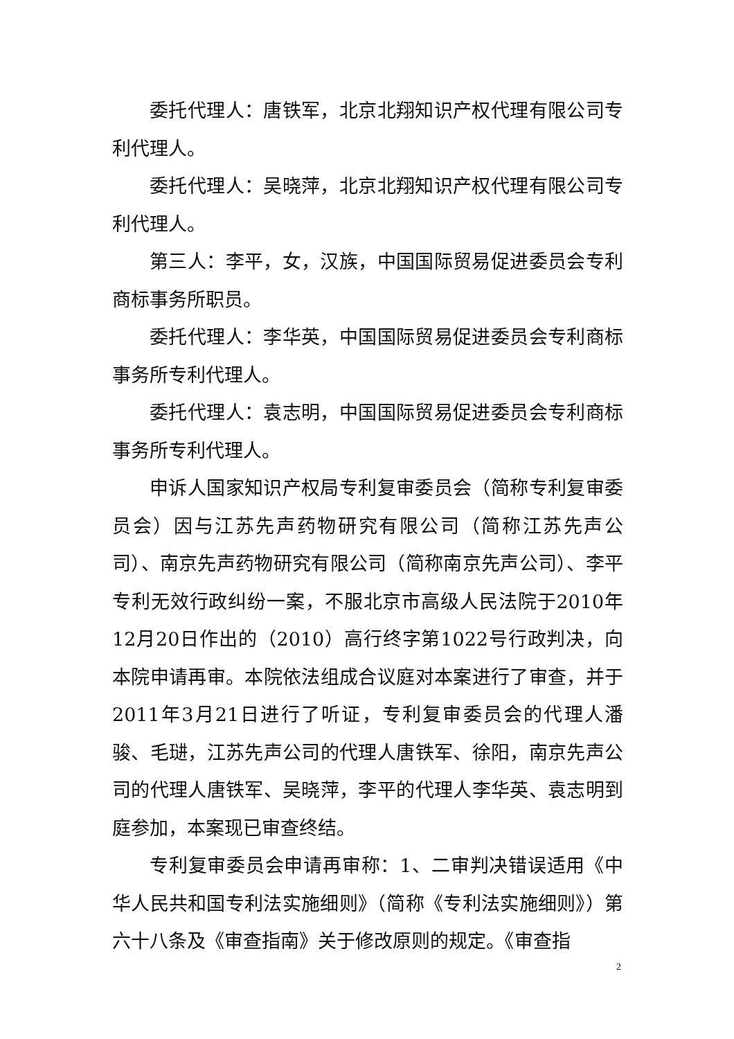委托代理人：唐铁军，北京北翔知识产权代理有限公司专利代理人。
委托代理人：吴晓萍，北京北翔知识产权代理有限公司专利代理人。
第三人：李平，女，汉族，中国国际贸易促进委员会专利商标事务所职员。
委托代理人：李华英，中国国际贸易促进委员会专利商标事务所专利代理人。
委托代理人：袁志明，中国国际贸易促进委员会专利商标事务所专利代理人。
申诉人国家知识产权局专利复审委员会（简称专利复审委员会）因与江苏先声药物研究有限公司（简称江苏先声公司）、南京先声药物研究有限公司（简称南京先声公司）、李平专利无效行政纠纷一案，不服北京市高级人民法院于2010年12月20日作出的（2010）高行终字第1022号行政判决，向本院申请再审。本院依法组成合议庭对本案进行了审查，并于2011年3月21日进行了听证，专利复审委员会的代理人潘骏、毛琎，江苏先声公司的代理人唐铁军、徐阳，南京先声公司的代理人唐铁军、吴晓萍，李平的代理人李华英、袁志明到庭参加，本案现已审查终结。
专利复审委员会申请再审称：1、二审判决错误适用《中华人民共和国专利法实施细则》（简称《专利法实施细则》）第六十八条及《审查指南》关于修改原则的规定。《审查指
2